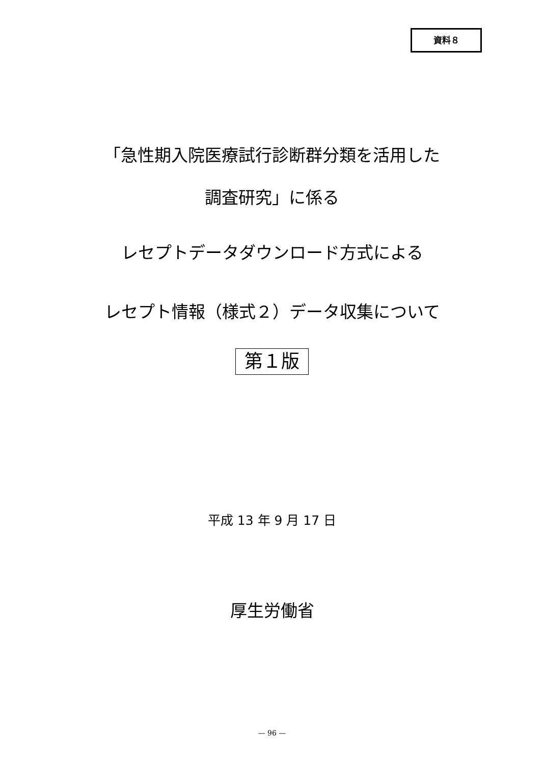資料８
「急性期入院医療試行診断群分類を活用した
調査研究」に係る
レセプトデータダウンロード方式による
レセプト情報（様式２）データ収集について
第１版
平成 13 年 9 月 17 日
厚生労働省
— 96 —